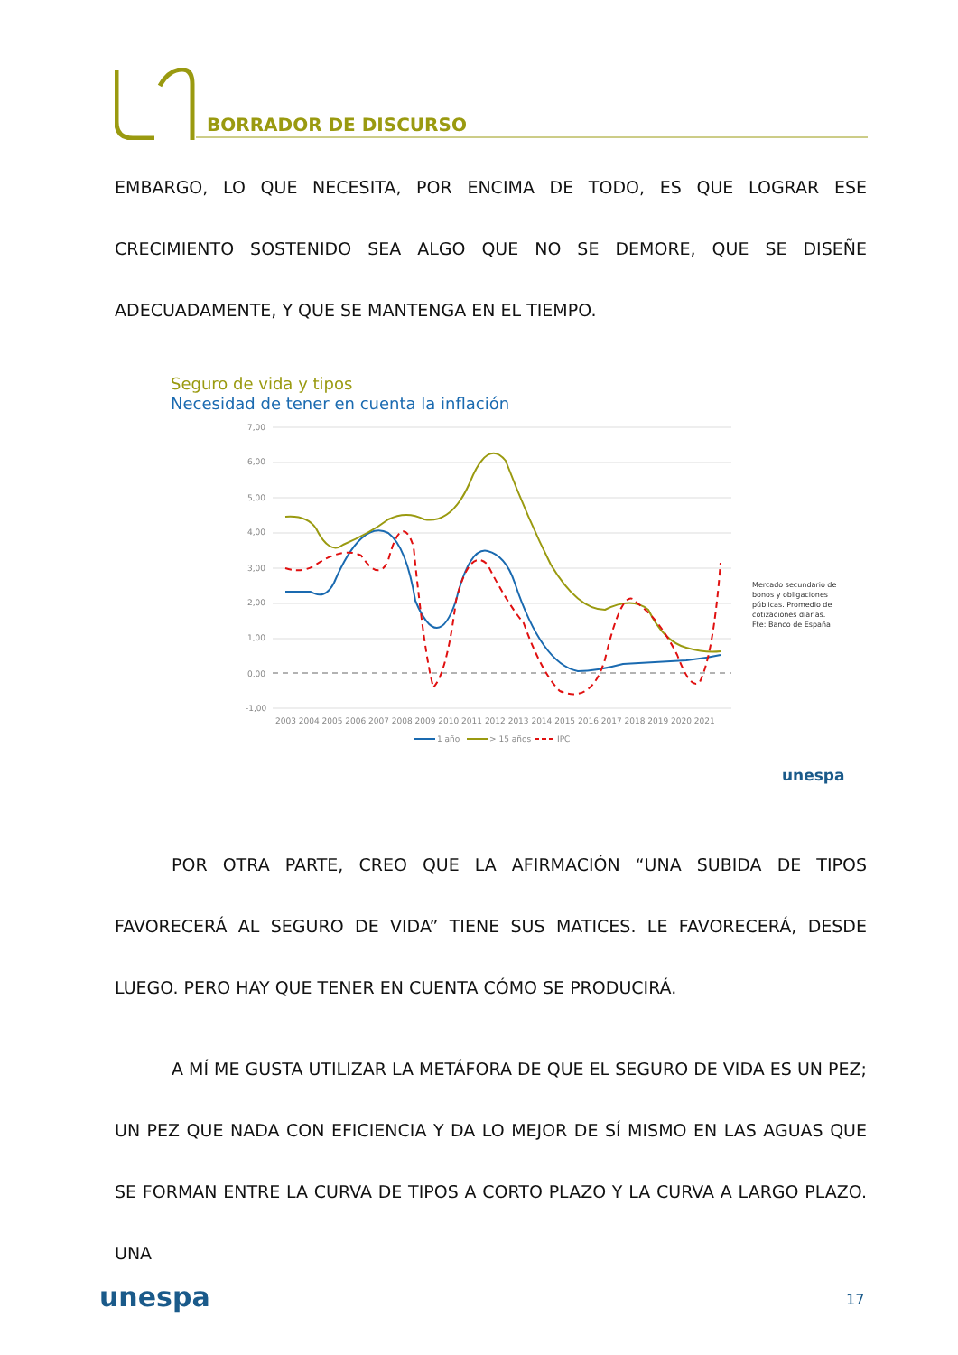BORRADOR DE DISCURSO
EMBARGO, LO QUE NECESITA, POR ENCIMA DE TODO, ES QUE LOGRAR ESE CRECIMIENTO SOSTENIDO SEA ALGO QUE NO SE DEMORE, QUE SE DISEÑE ADECUADAMENTE, Y QUE SE MANTENGA EN EL TIEMPO.
Seguro de vida y tipos
Necesidad de tener en cuenta la inflación
7,00
6,00
5,00
4,00
3,00
2,00
1,00
0,00
-1,00
2003 2004 2005 2006 2007 2008 2009 2010 2011 2012 2013 2014 2015 2016 2017 2018 2019 2020 2021
1 año
> 15 años
IPC
Mercado secundario de
bonos y obligaciones
públicas. Promedio de
cotizaciones diarias.
Fte: Banco de España
unespa
POR OTRA PARTE, CREO QUE LA AFIRMACIÓN “UNA SUBIDA DE TIPOS FAVORECERÁ AL SEGURO DE VIDA” TIENE SUS MATICES. LE FAVORECERÁ, DESDE LUEGO. PERO HAY QUE TENER EN CUENTA CÓMO SE PRODUCIRÁ.
A MÍ ME GUSTA UTILIZAR LA METÁFORA DE QUE EL SEGURO DE VIDA ES UN PEZ; UN PEZ QUE NADA CON EFICIENCIA Y DA LO MEJOR DE SÍ MISMO EN LAS AGUAS QUE SE FORMAN ENTRE LA CURVA DE TIPOS A CORTO PLAZO Y LA CURVA A LARGO PLAZO. UNA
unespa 17